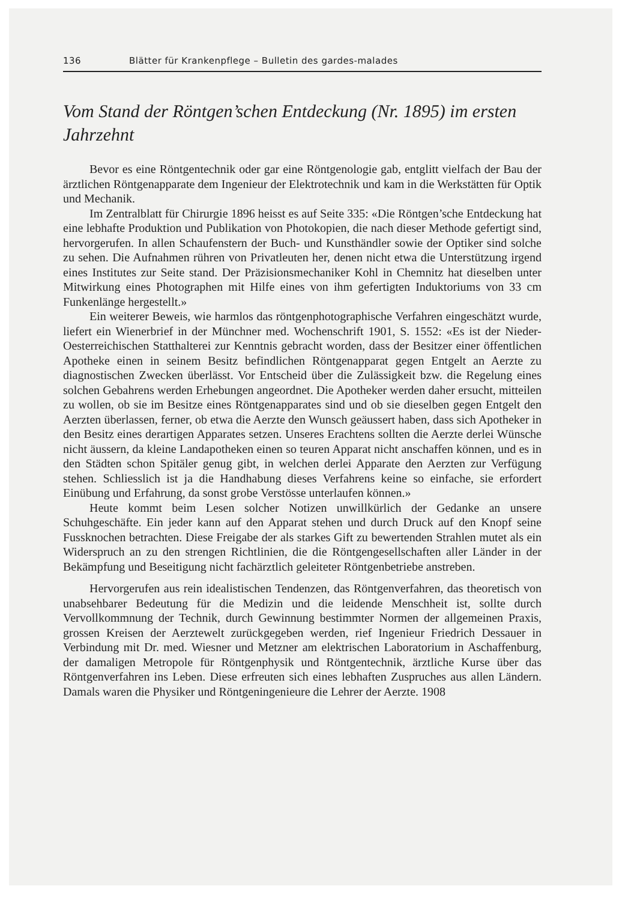136 Blätter für Krankenpflege – Bulletin des gardes-malades
Vom Stand der Röntgen’schen Entdeckung (Nr. 1895) im ersten Jahrzehnt
Bevor es eine Röntgentechnik oder gar eine Röntgenologie gab, entglitt vielfach der Bau der ärztlichen Röntgenapparate dem Ingenieur der Elektrotechnik und kam in die Werkstätten für Optik und Mechanik.
Im Zentralblatt für Chirurgie 1896 heisst es auf Seite 335: «Die Röntgen’sche Entdeckung hat eine lebhafte Produktion und Publikation von Photokopien, die nach dieser Methode gefertigt sind, hervorgerufen. In allen Schaufenstern der Buch- und Kunsthändler sowie der Optiker sind solche zu sehen. Die Aufnahmen rühren von Privatleuten her, denen nicht etwa die Unterstützung irgend eines Institutes zur Seite stand. Der Präzisionsmechaniker Kohl in Chemnitz hat dieselben unter Mitwirkung eines Photographen mit Hilfe eines von ihm gefertigten Induktoriums von 33 cm Funkenlänge hergestellt.»
Ein weiterer Beweis, wie harmlos das röntgenphotographische Verfahren eingeschätzt wurde, liefert ein Wienerbrief in der Münchner med. Wochenschrift 1901, S. 1552: «Es ist der Nieder-Oesterreichischen Statthalterei zur Kenntnis gebracht worden, dass der Besitzer einer öffentlichen Apotheke einen in seinem Besitz befindlichen Röntgenapparat gegen Entgelt an Aerzte zu diagnostischen Zwecken überlässt. Vor Entscheid über die Zulässigkeit bzw. die Regelung eines solchen Gebahrens werden Erhebungen angeordnet. Die Apotheker werden daher ersucht, mitteilen zu wollen, ob sie im Besitze eines Röntgenapparates sind und ob sie dieselben gegen Entgelt den Aerzten überlassen, ferner, ob etwa die Aerzte den Wunsch geäussert haben, dass sich Apotheker in den Besitz eines derartigen Apparates setzen. Unseres Erachtens sollten die Aerzte derlei Wünsche nicht äussern, da kleine Landapotheken einen so teuren Apparat nicht anschaffen können, und es in den Städten schon Spitäler genug gibt, in welchen derlei Apparate den Aerzten zur Verfügung stehen. Schliesslich ist ja die Handhabung dieses Verfahrens keine so einfache, sie erfordert Einübung und Erfahrung, da sonst grobe Verstösse unterlaufen können.»
Heute kommt beim Lesen solcher Notizen unwillkürlich der Gedanke an unsere Schuhgeschäfte. Ein jeder kann auf den Apparat stehen und durch Druck auf den Knopf seine Fussknochen betrachten. Diese Freigabe der als starkes Gift zu bewertenden Strahlen mutet als ein Widerspruch an zu den strengen Richtlinien, die die Röntgengesellschaften aller Länder in der Bekämpfung und Beseitigung nicht fachärztlich geleiteter Röntgenbetriebe anstreben.
Hervorgerufen aus rein idealistischen Tendenzen, das Röntgenverfahren, das theoretisch von unabsehbarer Bedeutung für die Medizin und die leidende Menschheit ist, sollte durch Vervollkommnung der Technik, durch Gewinnung bestimmter Normen der allgemeinen Praxis, grossen Kreisen der Aerztewelt zurückgegeben werden, rief Ingenieur Friedrich Dessauer in Verbindung mit Dr. med. Wiesner und Metzner am elektrischen Laboratorium in Aschaffenburg, der damaligen Metropole für Röntgenphysik und Röntgentechnik, ärztliche Kurse über das Röntgenverfahren ins Leben. Diese erfreuten sich eines lebhaften Zuspruches aus allen Ländern. Damals waren die Physiker und Röntgeningenieure die Lehrer der Aerzte. 1908